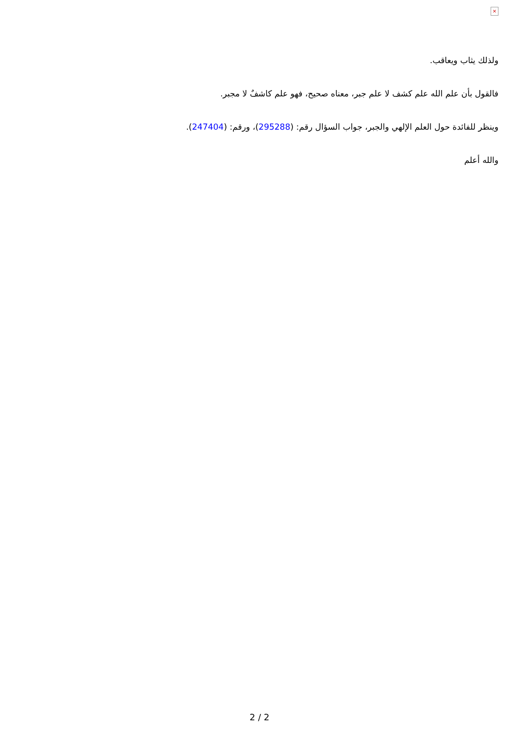×
ولذلك يثاب ويعاقب.
فالقول بأن علم الله علم كشف لا علم جبر، معناه صحيح، فهو علم كاشفٌ لا مجبر.
وينظر للفائدة حول العلم الإلهي والجبر، جواب السؤال رقم: (295288)، ورقم: (247404).
والله أعلم
2 / 2